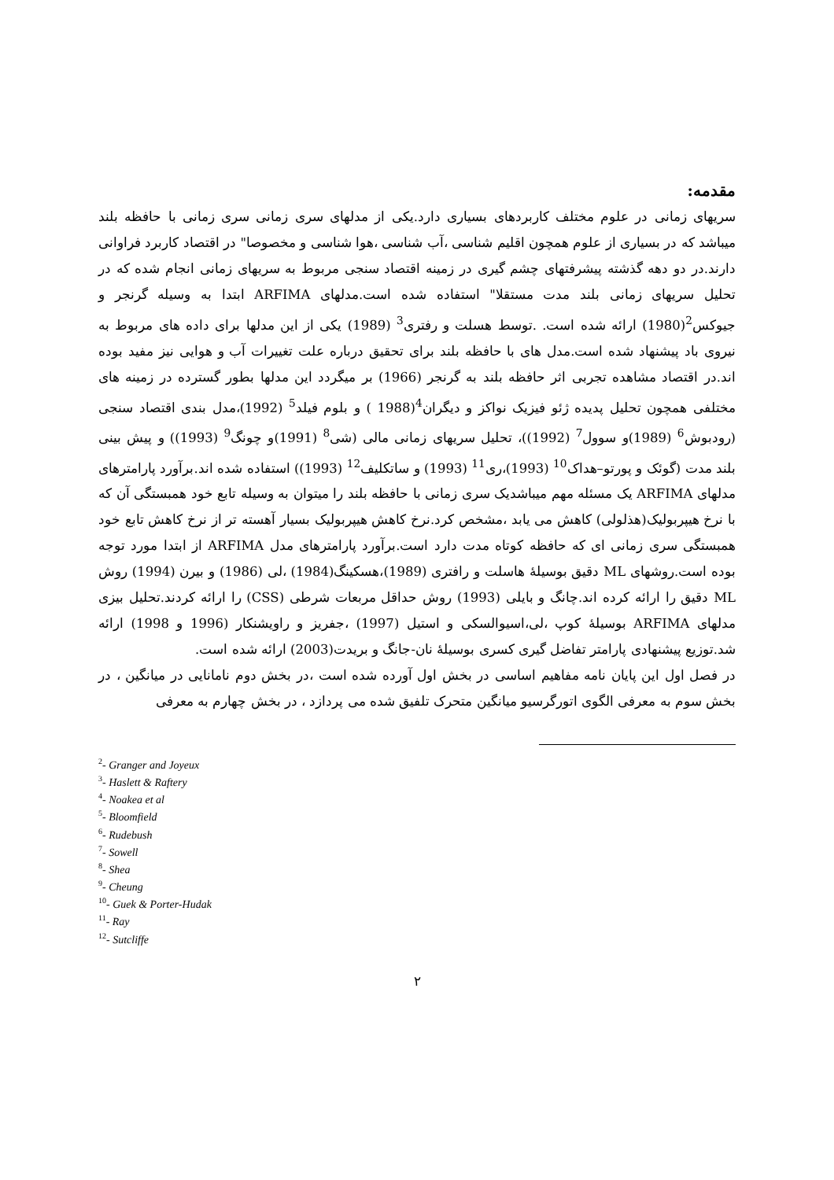مقدمه:
سریهای زمانی در علوم مختلف کاربردهای بسیاری دارد.یکی از مدلهای سری زمانی سری زمانی با حافظه بلند میباشد که در بسیاری از علوم همچون اقلیم شناسی ،آب شناسی ،هوا شناسی و مخصوصا" در اقتصاد کاربرد فراوانی دارند.در دو دهه گذشته پیشرفتهای چشم گیری در زمینه اقتصاد سنجی مربوط به سریهای زمانی انجام شده که در تحلیل سریهای زمانی بلند مدت مستقلا" استفاده شده است.مدلهای ARFIMA ابتدا به وسیله گرنجر و جیوکس<sup>2</sup>(1980) ارائه شده است. .توسط هسلت و رفتری<sup>3</sup> (1989) یکی از این مدلها برای داده های مربوط به نیروی باد پیشنهاد شده است.مدل های با حافظه بلند برای تحقیق درباره علت تغییرات آب و هوایی نیز مفید بوده اند.در اقتصاد مشاهده تجربی اثر حافظه بلند به گرنجر (1966) بر میگردد این مدلها بطور گسترده در زمینه های مختلفی همچون تحلیل پدیده ژئو فیزیک نواکز و دیگران<sup>4</sup>(1988 ) و بلوم فیلد<sup>5</sup> (1992)،مدل بندی اقتصاد سنجی (رودبوش<sup>6</sup> (1989)و سوول<sup>7</sup> (1992))، تحلیل سریهای زمانی مالی (شی<sup>8</sup> (1991)و چونگ<sup>9</sup> (1993)) و پیش بینی بلند مدت (گوئک و پورتو–هداک<sup>10</sup> (1993)،ری<sup>11</sup> (1993) و ساتکلیف<sup>12</sup> (1993)) استفاده شده اند.برآورد پارامترهای مدلهای ARFIMA یک مسئله مهم میباشدیک سری زمانی با حافظه بلند را میتوان به وسیله تابع خود همبستگی آن که با نرخ هیپربولیک(هذلولی) کاهش می یابد ،مشخص کرد.نرخ کاهش هیپربولیک بسیار آهسته تر از نرخ کاهش تابع خود همبستگی سری زمانی ای که حافظه کوتاه مدت دارد است.برآورد پارامترهای مدل ARFIMA از ابتدا مورد توجه بوده است.روشهای ML دقیق بوسیلهٔ هاسلت و رافتری (1989)،هسکینگ(1984) ،لی (1986) و بیرن (1994) روش ML دقیق را ارائه کرده اند.چانگ و بایلی (1993) روش حداقل مربعات شرطی (CSS) را ارائه کردند.تحلیل بیزی مدلهای ARFIMA بوسیلهٔ کوپ ،لی،اسیوالسکی و استیل (1997) ،جفریز و راویشنکار (1996 و 1998) ارائه شد.توزیع پیشنهادی پارامتر تفاضل گیری کسری بوسیلهٔ نان-جانگ و بریدت(2003) ارائه شده است.
در فصل اول این پایان نامه مفاهیم اساسی در بخش اول آورده شده است ،در بخش دوم نامانایی در میانگین ، در بخش سوم به معرفی الگوی اتورگرسیو میانگین متحرک تلفیق شده می پردازد ، در بخش چهارم به معرفی
<sup>2</sup>- Granger and Joyeux
<sup>3</sup>- Haslett & Raftery
<sup>4</sup>- Noakea et al
<sup>5</sup>- Bloomfield
<sup>6</sup>- Rudebush
<sup>7</sup>- Sowell
<sup>8</sup>- Shea
<sup>9</sup>- Cheung
<sup>10</sup>- Guek & Porter-Hudak
<sup>11</sup>- Ray
<sup>12</sup>- Sutcliffe
۲